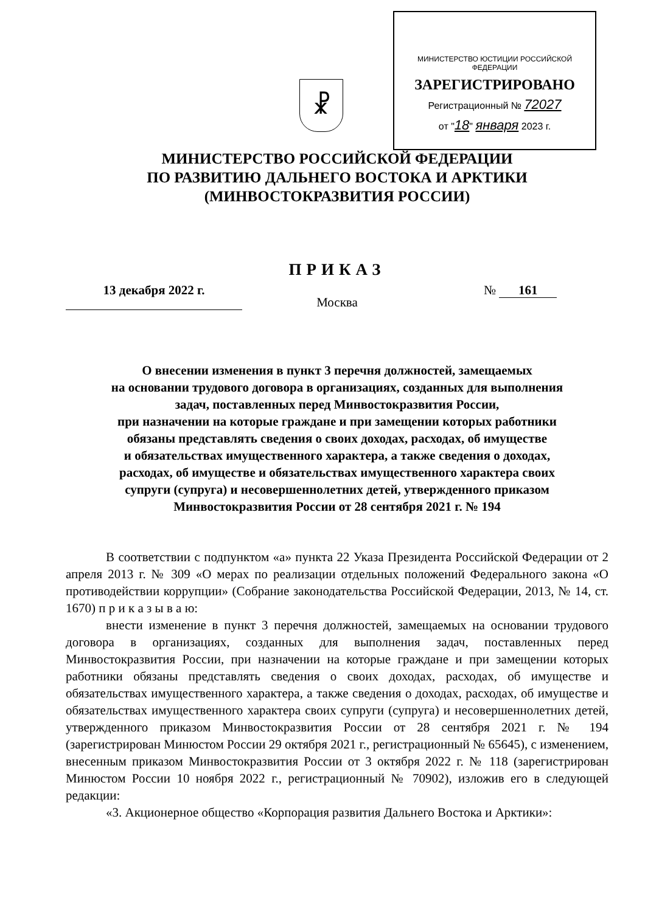☧
МИНИСТЕРСТВО ЮСТИЦИИ РОССИЙСКОЙ ФЕДЕРАЦИИ
ЗАРЕГИСТРИРОВАНО
Регистрационный № 72027
от "18" января 2023 г.
МИНИСТЕРСТВО РОССИЙСКОЙ ФЕДЕРАЦИИ
ПО РАЗВИТИЮ ДАЛЬНЕГО ВОСТОКА И АРКТИКИ
(МИНВОСТОКРАЗВИТИЯ РОССИИ)
ПРИКАЗ
13 декабря 2022 г.
Москва
№ 161
О внесении изменения в пункт 3 перечня должностей, замещаемых
на основании трудового договора в организациях, созданных для выполнения
задач, поставленных перед Минвостокразвития России,
при назначении на которые граждане и при замещении которых работники
обязаны представлять сведения о своих доходах, расходах, об имуществе
и обязательствах имущественного характера, а также сведения о доходах,
расходах, об имуществе и обязательствах имущественного характера своих
супруги (супруга) и несовершеннолетних детей, утвержденного приказом
Минвостокразвития России от 28 сентября 2021 г. № 194
В соответствии с подпунктом «а» пункта 22 Указа Президента Российской Федерации от 2 апреля 2013 г. № 309 «О мерах по реализации отдельных положений Федерального закона «О противодействии коррупции» (Собрание законодательства Российской Федерации, 2013, № 14, ст. 1670) п р и к а з ы в а ю:
внести изменение в пункт 3 перечня должностей, замещаемых на основании трудового договора в организациях, созданных для выполнения задач, поставленных перед Минвостокразвития России, при назначении на которые граждане и при замещении которых работники обязаны представлять сведения о своих доходах, расходах, об имуществе и обязательствах имущественного характера, а также сведения о доходах, расходах, об имуществе и обязательствах имущественного характера своих супруги (супруга) и несовершеннолетних детей, утвержденного приказом Минвостокразвития России от 28 сентября 2021 г. № 194 (зарегистрирован Минюстом России 29 октября 2021 г., регистрационный № 65645), с изменением, внесенным приказом Минвостокразвития России от 3 октября 2022 г. № 118 (зарегистрирован Минюстом России 10 ноября 2022 г., регистрационный № 70902), изложив его в следующей редакции:
«3. Акционерное общество «Корпорация развития Дальнего Востока и Арктики»: